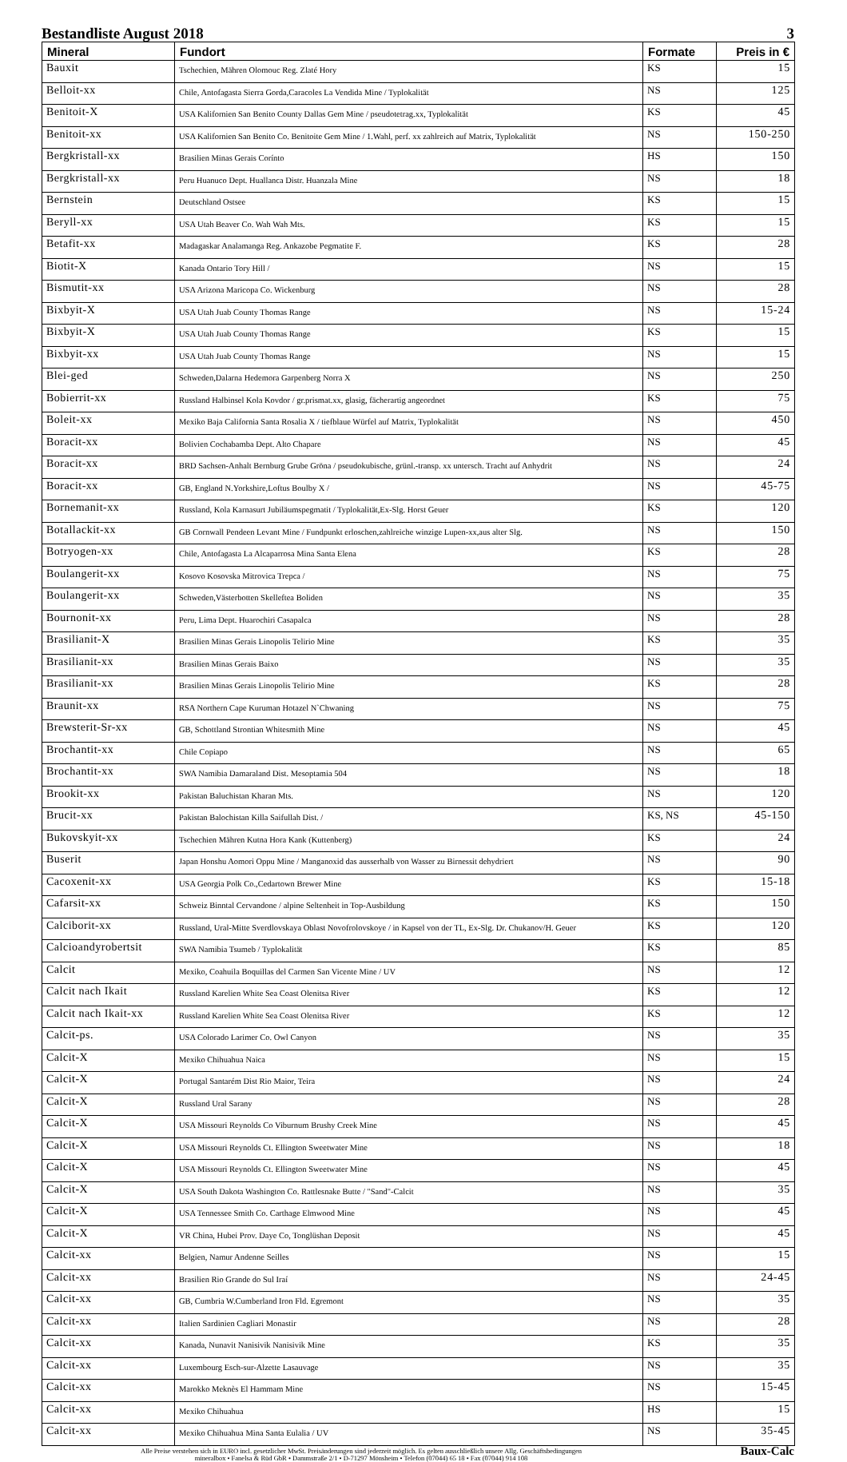Bestandliste August 2018 3
| Mineral | Fundort | Formate | Preis in € |
| --- | --- | --- | --- |
| Bauxit | Tschechien, Mähren Olomouc Reg. Zlaté Hory | KS | 15 |
| Belloit-xx | Chile, Antofagasta Sierra Gorda,Caracoles La Vendida Mine / Typlokalität | NS | 125 |
| Benitoit-X | USA Kalifornien San Benito County Dallas Gem Mine / pseudotetrag.xx, Typlokalität | KS | 45 |
| Benitoit-xx | USA Kalifornien San Benito Co. Benitoite Gem Mine / 1.Wahl, perf. xx zahlreich auf Matrix, Typlokalität | NS | 150-250 |
| Bergkristall-xx | Brasilien Minas Gerais Coríntо | HS | 150 |
| Bergkristall-xx | Peru Huanuco Dept. Huallanca Distr. Huanzala Mine | NS | 18 |
| Bernstein | Deutschland Ostsee | KS | 15 |
| Beryll-xx | USA Utah Beaver Co. Wah Wah Mts. | KS | 15 |
| Betafit-xx | Madagaskar Analamanga Reg. Ankazobe Pegmatite F. | KS | 28 |
| Biotit-X | Kanada Ontario Tory Hill / | NS | 15 |
| Bismutit-xx | USA Arizona Maricopa Co. Wickenburg | NS | 28 |
| Bixbyit-X | USA Utah Juab County Thomas Range | NS | 15-24 |
| Bixbyit-X | USA Utah Juab County Thomas Range | KS | 15 |
| Bixbyit-xx | USA Utah Juab County Thomas Range | NS | 15 |
| Blei-ged | Schweden,Dalarna Hedemora Garpenberg Norra X | NS | 250 |
| Bobierrit-xx | Russland Halbinsel Kola Kovdor / gr.prismat.xx, glasig, fächerartig angeordnet | KS | 75 |
| Boleit-xx | Mexiko Baja California Santa Rosalia X / tiefblaue Würfel auf Matrix, Typlokalität | NS | 450 |
| Boracit-xx | Bolivien Cochabamba Dept. Alto Chapare | NS | 45 |
| Boracit-xx | BRD Sachsen-Anhalt Bernburg Grube Gröna / pseudokubische, grünl.-transp. xx untersch. Tracht auf Anhydrit | NS | 24 |
| Boracit-xx | GB, England N.Yorkshire,Loftus Boulby X / | NS | 45-75 |
| Bornemanit-xx | Russland, Kola Karnasurt Jubiläumspegmatit / Typlokalität,Ex-Slg. Horst Geuer | KS | 120 |
| Botallackit-xx | GB Cornwall Pendeen Levant Mine / Fundpunkt erloschen,zahlreiche winzige Lupen-xx,aus alter Slg. | NS | 150 |
| Botryogen-xx | Chile, Antofagasta La Alcaparrosa Mina Santa Elena | KS | 28 |
| Boulangerit-xx | Kosovo Kosovska Mitrovica Trepca / | NS | 75 |
| Boulangerit-xx | Schweden,Västerbotten Skelleftea Boliden | NS | 35 |
| Bournonit-xx | Peru, Lima Dept. Huarochiri Casapalca | NS | 28 |
| Brasilianit-X | Brasilien Minas Gerais Linopolis Telirio Mine | KS | 35 |
| Brasilianit-xx | Brasilien Minas Gerais Baixo | NS | 35 |
| Brasilianit-xx | Brasilien Minas Gerais Linopolis Telirio Mine | KS | 28 |
| Braunit-xx | RSA Northern Cape Kuruman Hotazel N`Chwaning | NS | 75 |
| Brewsterit-Sr-xx | GB, Schottland Strontian Whitesmith Mine | NS | 45 |
| Brochantit-xx | Chile Copiapo | NS | 65 |
| Brochantit-xx | SWA Namibia Damaraland Dist. Mesoptamia 504 | NS | 18 |
| Brookit-xx | Pakistan Baluchistan Kharan Mts. | NS | 120 |
| Brucit-xx | Pakistan Balochistan Killa Saifullah Dist. / | KS, NS | 45-150 |
| Bukovskyit-xx | Tschechien Mähren Kutna Hora Kank (Kuttenberg) | KS | 24 |
| Buserit | Japan Honshu Aomori Oppu Mine / Manganoxid das ausserhalb von Wasser zu Birnessit dehydriert | NS | 90 |
| Cacoxenit-xx | USA Georgia Polk Co.,Cedartown Brewer Mine | KS | 15-18 |
| Cafarsit-xx | Schweiz Binntal Cervandone / alpine Seltenheit in Top-Ausbildung | KS | 150 |
| Calciborit-xx | Russland, Ural-Mitte Sverdlovskaya Oblast Novofrolovskoye / in Kapsel von der TL, Ex-Slg. Dr. Chukanov/H. Geuer | KS | 120 |
| Calcioandyrobertsit | SWA Namibia Tsumeb / Typlokalität | KS | 85 |
| Calcit | Mexiko, Coahuila Boquillas del Carmen San Vicente Mine / UV | NS | 12 |
| Calcit nach Ikait | Russland Karelien White Sea Coast Olenitsa River | KS | 12 |
| Calcit nach Ikait-xx | Russland Karelien White Sea Coast Olenitsa River | KS | 12 |
| Calcit-ps. | USA Colorado Larimer Co. Owl Canyon | NS | 35 |
| Calcit-X | Mexiko Chihuahua Naica | NS | 15 |
| Calcit-X | Portugal Santarém Dist Rio Maior, Teira | NS | 24 |
| Calcit-X | Russland Ural Sarany | NS | 28 |
| Calcit-X | USA Missouri Reynolds Co Viburnum Brushy Creek Mine | NS | 45 |
| Calcit-X | USA Missouri Reynolds Ct. Ellington Sweetwater Mine | NS | 18 |
| Calcit-X | USA Missouri Reynolds Ct. Ellington Sweetwater Mine | NS | 45 |
| Calcit-X | USA South Dakota Washington Co. Rattlesnake Butte / "Sand"-Calcit | NS | 35 |
| Calcit-X | USA Tennessee Smith Co. Carthage Elmwood Mine | NS | 45 |
| Calcit-X | VR China, Hubei Prov. Daye Co, Tonglüshan Deposit | NS | 45 |
| Calcit-xx | Belgien, Namur Andenne Seilles | NS | 15 |
| Calcit-xx | Brasilien Rio Grande do Sul Iraí | NS | 24-45 |
| Calcit-xx | GB, Cumbria W.Cumberland Iron Fld. Egremont | NS | 35 |
| Calcit-xx | Italien Sardinien Cagliari Monastir | NS | 28 |
| Calcit-xx | Kanada, Nunavit Nanisivik Nanisivik Mine | KS | 35 |
| Calcit-xx | Luxembourg Esch-sur-Alzette Lasauvage | NS | 35 |
| Calcit-xx | Marokko Meknès El Hammam Mine | NS | 15-45 |
| Calcit-xx | Mexiko Chihuahua | HS | 15 |
| Calcit-xx | Mexiko Chihuahua Mina Santa Eulalia / UV | NS | 35-45 |
Alle Preise verstehen sich in EURO incl. gesetzlicher MwSt. Preisänderungen sind jederzeit möglich. Es gelten ausschließlich unsere Allg. Geschäftsbedingungen
mineralbox • Fanelsa & Rüd GbR • Dammstraße 2/1 • D-71297 Mönsheim • Telefon (07044) 65 18 • Fax (07044) 914 108
Baux-Calc